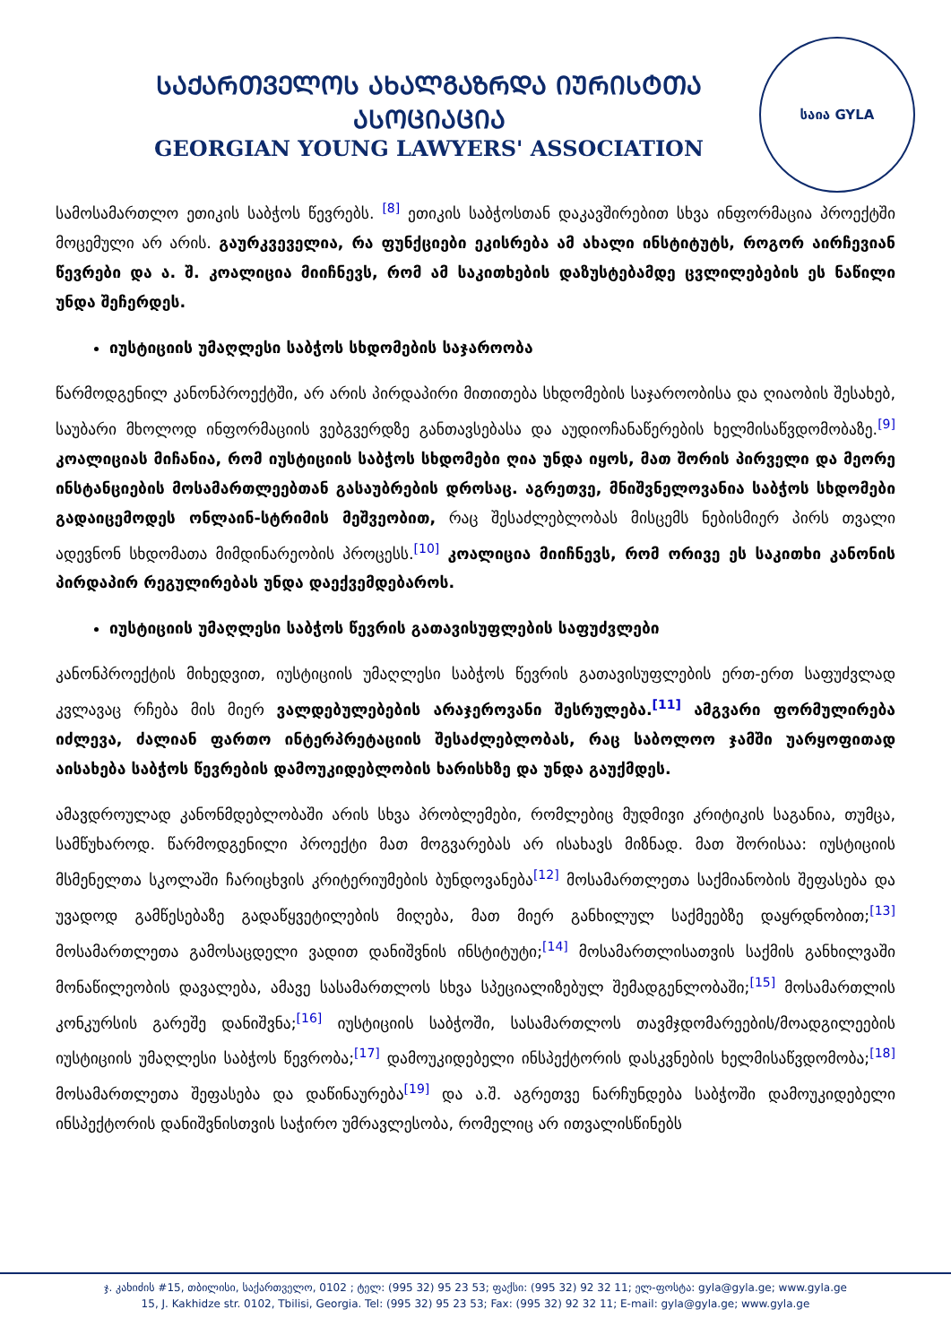ᲡᲐᲥᲐᲠᲗᲕᲔᲚᲝᲡ ᲐᲮᲐᲚᲒᲐᲖᲠᲓᲐ ᲘᲣᲠᲘᲡᲢᲗᲐ ᲐᲡᲝᲪᲘᲐᲪᲘᲐ
GEORGIAN YOUNG LAWYERS' ASSOCIATION
საია GYLA
სამოსამართლო ეთიკის საბჭოს წევრებს. <sup>[8]</sup> ეთიკის საბჭოსთან დაკავშირებით სხვა ინფორმაცია პროექტში მოცემული არ არის. გაურკვეველია, რა ფუნქციები ეკისრება ამ ახალი ინსტიტუტს, როგორ აირჩევიან წევრები და ა. შ. კოალიცია მიიჩნევს, რომ ამ საკითხების დაზუსტებამდე ცვლილებების ეს ნაწილი უნდა შეჩერდეს.
იუსტიციის უმაღლესი საბჭოს სხდომების საჯაროობა
წარმოდგენილ კანონპროექტში, არ არის პირდაპირი მითითება სხდომების საჯაროობისა და ღიაობის შესახებ, საუბარი მხოლოდ ინფორმაციის ვებგვერდზე განთავსებასა და აუდიოჩანაწერების ხელმისაწვდომობაზე.<sup>[9]</sup> კოალიციას მიჩანია, რომ იუსტიციის საბჭოს სხდომები ღია უნდა იყოს, მათ შორის პირველი და მეორე ინსტანციების მოსამართლეებთან გასაუბრების დროსაც. აგრეთვე, მნიშვნელოვანია საბჭოს სხდომები გადაიცემოდეს ონლაინ-სტრიმის მეშვეობით, რაც შესაძლებლობას მისცემს ნებისმიერ პირს თვალი ადევნონ სხდომათა მიმდინარეობის პროცესს.<sup>[10]</sup> კოალიცია მიიჩნევს, რომ ორივე ეს საკითხი კანონის პირდაპირ რეგულირებას უნდა დაექვემდებაროს.
იუსტიციის უმაღლესი საბჭოს წევრის გათავისუფლების საფუძვლები
კანონპროექტის მიხედვით, იუსტიციის უმაღლესი საბჭოს წევრის გათავისუფლების ერთ-ერთ საფუძვლად კვლავაც რჩება მის მიერ ვალდებულებების არაჯეროვანი შესრულება.<sup>[11]</sup> ამგვარი ფორმულირება იძლევა, ძალიან ფართო ინტერპრეტაციის შესაძლებლობას, რაც საბოლოო ჯამში უარყოფითად აისახება საბჭოს წევრების დამოუკიდებლობის ხარისხზე და უნდა გაუქმდეს.
ამავდროულად კანონმდებლობაში არის სხვა პრობლემები, რომლებიც მუდმივი კრიტიკის საგანია, თუმცა, სამწუხაროდ. წარმოდგენილი პროექტი მათ მოგვარებას არ ისახავს მიზნად. მათ შორისაა: იუსტიციის მსმენელთა სკოლაში ჩარიცხვის კრიტერიუმების ბუნდოვანება<sup>[12]</sup> მოსამართლეთა საქმიანობის შეფასება და უვადოდ გამწესებაზე გადაწყვეტილების მიღება, მათ მიერ განხილულ საქმეებზე დაყრდნობით;<sup>[13]</sup> მოსამართლეთა გამოსაცდელი ვადით დანიშვნის ინსტიტუტი;<sup>[14]</sup> მოსამართლისათვის საქმის განხილვაში მონაწილეობის დავალება, ამავე სასამართლოს სხვა სპეციალიზებულ შემადგენლობაში;<sup>[15]</sup> მოსამართლის კონკურსის გარეშე დანიშვნა;<sup>[16]</sup> იუსტიციის საბჭოში, სასამართლოს თავმჯდომარეების/მოადგილეების იუსტიციის უმაღლესი საბჭოს წევრობა;<sup>[17]</sup> დამოუკიდებელი ინსპექტორის დასკვნების ხელმისაწვდომობა;<sup>[18]</sup> მოსამართლეთა შეფასება და დაწინაურება<sup>[19]</sup> და ა.შ. აგრეთვე ნარჩუნდება საბჭოში დამოუკიდებელი ინსპექტორის დანიშვნისთვის საჭირო უმრავლესობა, რომელიც არ ითვალისწინებს
ჯ. კახიძის #15, თბილისი, საქართველო, 0102 ; ტელ: (995 32) 95 23 53; ფაქსი: (995 32) 92 32 11; ელ-ფოსტა: gyla@gyla.ge; www.gyla.ge
15, J. Kakhidze str. 0102, Tbilisi, Georgia. Tel: (995 32) 95 23 53; Fax: (995 32) 92 32 11; E-mail: gyla@gyla.ge; www.gyla.ge